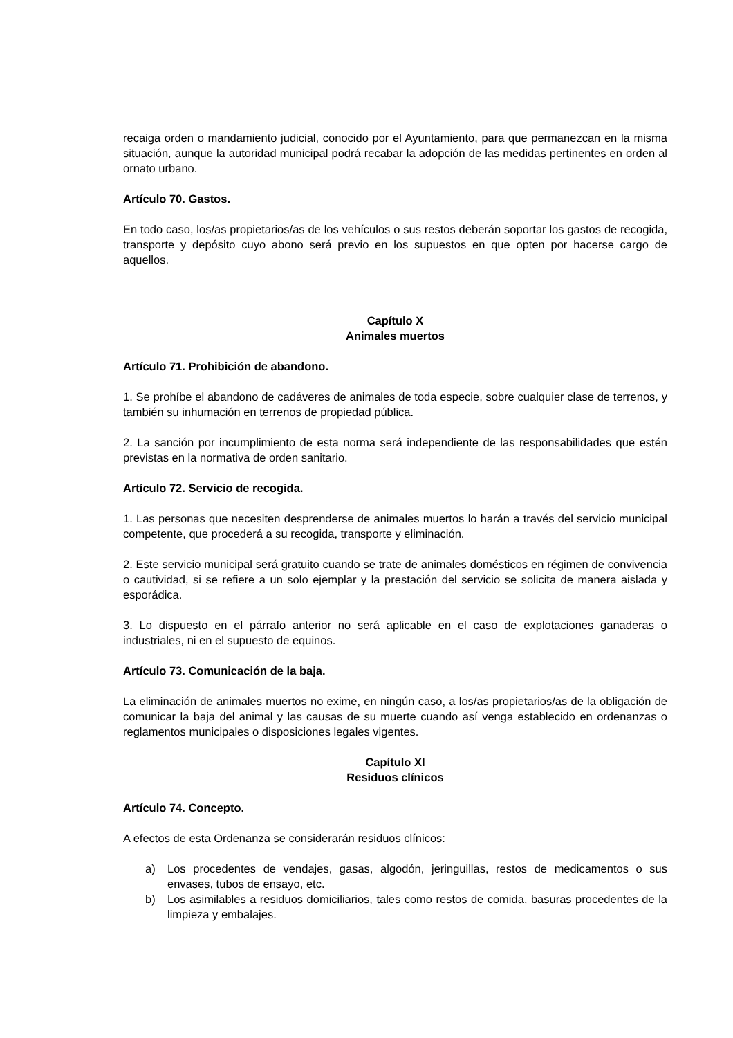recaiga orden o mandamiento judicial, conocido por el Ayuntamiento, para que permanezcan en la misma situación, aunque la autoridad municipal podrá recabar la adopción de las medidas pertinentes en orden al ornato urbano.
Artículo 70. Gastos.
En todo caso, los/as propietarios/as de los vehículos o sus restos deberán soportar los gastos de recogida, transporte y depósito cuyo abono será previo en los supuestos en que opten por hacerse cargo de aquellos.
Capítulo X
Animales muertos
Artículo 71. Prohibición de abandono.
1. Se prohíbe el abandono de cadáveres de animales de toda especie, sobre cualquier clase de terrenos, y también su inhumación en terrenos de propiedad pública.
2. La sanción por incumplimiento de esta norma será independiente de las responsabilidades que estén previstas en la normativa de orden sanitario.
Artículo 72. Servicio de recogida.
1. Las personas que necesiten desprenderse de animales muertos lo harán a través del servicio municipal competente, que procederá a su recogida, transporte y eliminación.
2. Este servicio municipal será gratuito cuando se trate de animales domésticos en régimen de convivencia o cautividad, si se refiere a un solo ejemplar y la prestación del servicio se solicita de manera aislada y esporádica.
3. Lo dispuesto en el párrafo anterior no será aplicable en el caso de explotaciones ganaderas o industriales, ni en el supuesto de equinos.
Artículo 73. Comunicación de la baja.
La eliminación de animales muertos no exime, en ningún caso, a los/as propietarios/as de la obligación de comunicar la baja del animal y las causas de su muerte cuando así venga establecido en ordenanzas o reglamentos municipales o disposiciones legales vigentes.
Capítulo XI
Residuos clínicos
Artículo 74. Concepto.
A efectos de esta Ordenanza se considerarán residuos clínicos:
a) Los procedentes de vendajes, gasas, algodón, jeringuillas, restos de medicamentos o sus envases, tubos de ensayo, etc.
b) Los asimilables a residuos domiciliarios, tales como restos de comida, basuras procedentes de la limpieza y embalajes.